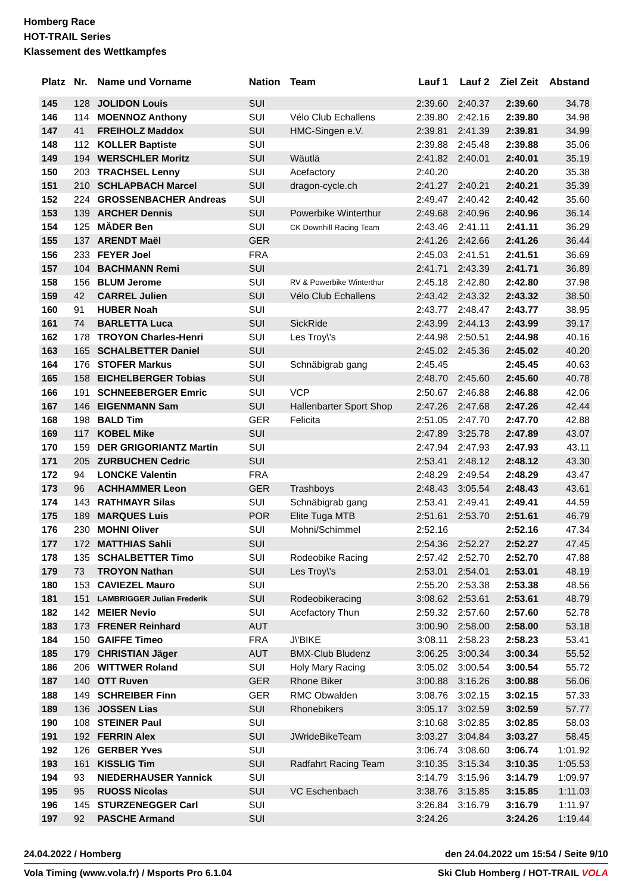Homberg Race
HOT-TRAIL Series
Klassement des Wettkampfes
| Platz | Nr. | Name und Vorname | Nation | Team | Lauf 1 | Lauf 2 | Ziel Zeit | Abstand |
| --- | --- | --- | --- | --- | --- | --- | --- | --- |
| 145 | 128 | JOLIDON Louis | SUI | | 2:39.60 | 2:40.37 | 2:39.60 | 34.78 |
| 146 | 114 | MOENNOZ Anthony | SUI | Vélo Club Echallens | 2:39.80 | 2:42.16 | 2:39.80 | 34.98 |
| 147 | 41 | FREIHOLZ Maddox | SUI | HMC-Singen e.V. | 2:39.81 | 2:41.39 | 2:39.81 | 34.99 |
| 148 | 112 | KOLLER Baptiste | SUI | | 2:39.88 | 2:45.48 | 2:39.88 | 35.06 |
| 149 | 194 | WERSCHLER Moritz | SUI | Wäutlä | 2:41.82 | 2:40.01 | 2:40.01 | 35.19 |
| 150 | 203 | TRACHSEL Lenny | SUI | Acefactory | 2:40.20 | | 2:40.20 | 35.38 |
| 151 | 210 | SCHLAPBACH Marcel | SUI | dragon-cycle.ch | 2:41.27 | 2:40.21 | 2:40.21 | 35.39 |
| 152 | 224 | GROSSENBACHER Andreas | SUI | | 2:49.47 | 2:40.42 | 2:40.42 | 35.60 |
| 153 | 139 | ARCHER Dennis | SUI | Powerbike Winterthur | 2:49.68 | 2:40.96 | 2:40.96 | 36.14 |
| 154 | 125 | MÄDER Ben | SUI | CK Downhill Racing Team | 2:43.46 | 2:41.11 | 2:41.11 | 36.29 |
| 155 | 137 | ARENDT Maël | GER | | 2:41.26 | 2:42.66 | 2:41.26 | 36.44 |
| 156 | 233 | FEYER Joel | FRA | | 2:45.03 | 2:41.51 | 2:41.51 | 36.69 |
| 157 | 104 | BACHMANN Remi | SUI | | 2:41.71 | 2:43.39 | 2:41.71 | 36.89 |
| 158 | 156 | BLUM Jerome | SUI | RV & Powerbike Winterthur | 2:45.18 | 2:42.80 | 2:42.80 | 37.98 |
| 159 | 42 | CARREL Julien | SUI | Vélo Club Echallens | 2:43.42 | 2:43.32 | 2:43.32 | 38.50 |
| 160 | 91 | HUBER Noah | SUI | | 2:43.77 | 2:48.47 | 2:43.77 | 38.95 |
| 161 | 74 | BARLETTA Luca | SUI | SickRide | 2:43.99 | 2:44.13 | 2:43.99 | 39.17 |
| 162 | 178 | TROYON Charles-Henri | SUI | Les Troy\'s | 2:44.98 | 2:50.51 | 2:44.98 | 40.16 |
| 163 | 165 | SCHALBETTER Daniel | SUI | | 2:45.02 | 2:45.36 | 2:45.02 | 40.20 |
| 164 | 176 | STOFER Markus | SUI | Schnäbigrab gang | 2:45.45 | | 2:45.45 | 40.63 |
| 165 | 158 | EICHELBERGER Tobias | SUI | | 2:48.70 | 2:45.60 | 2:45.60 | 40.78 |
| 166 | 191 | SCHNEEBERGER Emric | SUI | VCP | 2:50.67 | 2:46.88 | 2:46.88 | 42.06 |
| 167 | 146 | EIGENMANN Sam | SUI | Hallenbarter Sport Shop | 2:47.26 | 2:47.68 | 2:47.26 | 42.44 |
| 168 | 198 | BALD Tim | GER | Felicita | 2:51.05 | 2:47.70 | 2:47.70 | 42.88 |
| 169 | 117 | KOBEL Mike | SUI | | 2:47.89 | 3:25.78 | 2:47.89 | 43.07 |
| 170 | 159 | DER GRIGORIANTZ Martin | SUI | | 2:47.94 | 2:47.93 | 2:47.93 | 43.11 |
| 171 | 205 | ZURBUCHEN Cedric | SUI | | 2:53.41 | 2:48.12 | 2:48.12 | 43.30 |
| 172 | 94 | LONCKE Valentin | FRA | | 2:48.29 | 2:49.54 | 2:48.29 | 43.47 |
| 173 | 96 | ACHHAMMER Leon | GER | Trashboys | 2:48.43 | 3:05.54 | 2:48.43 | 43.61 |
| 174 | 143 | RATHMAYR Silas | SUI | Schnäbigrab gang | 2:53.41 | 2:49.41 | 2:49.41 | 44.59 |
| 175 | 189 | MARQUES Luis | POR | Elite Tuga MTB | 2:51.61 | 2:53.70 | 2:51.61 | 46.79 |
| 176 | 230 | MOHNI Oliver | SUI | Mohni/Schimmel | 2:52.16 | | 2:52.16 | 47.34 |
| 177 | 172 | MATTHIAS Sahli | SUI | | 2:54.36 | 2:52.27 | 2:52.27 | 47.45 |
| 178 | 135 | SCHALBETTER Timo | SUI | Rodeobike Racing | 2:57.42 | 2:52.70 | 2:52.70 | 47.88 |
| 179 | 73 | TROYON Nathan | SUI | Les Troy\'s | 2:53.01 | 2:54.01 | 2:53.01 | 48.19 |
| 180 | 153 | CAVIEZEL Mauro | SUI | | 2:55.20 | 2:53.38 | 2:53.38 | 48.56 |
| 181 | 151 | LAMBRIGGER Julian Frederik | SUI | Rodeobikeracing | 3:08.62 | 2:53.61 | 2:53.61 | 48.79 |
| 182 | 142 | MEIER Nevio | SUI | Acefactory Thun | 2:59.32 | 2:57.60 | 2:57.60 | 52.78 |
| 183 | 173 | FRENER Reinhard | AUT | | 3:00.90 | 2:58.00 | 2:58.00 | 53.18 |
| 184 | 150 | GAIFFE Timeo | FRA | J\'BIKE | 3:08.11 | 2:58.23 | 2:58.23 | 53.41 |
| 185 | 179 | CHRISTIAN Jäger | AUT | BMX-Club Bludenz | 3:06.25 | 3:00.34 | 3:00.34 | 55.52 |
| 186 | 206 | WITTWER Roland | SUI | Holy Mary Racing | 3:05.02 | 3:00.54 | 3:00.54 | 55.72 |
| 187 | 140 | OTT Ruven | GER | Rhone Biker | 3:00.88 | 3:16.26 | 3:00.88 | 56.06 |
| 188 | 149 | SCHREIBER Finn | GER | RMC Obwalden | 3:08.76 | 3:02.15 | 3:02.15 | 57.33 |
| 189 | 136 | JOSSEN Lias | SUI | Rhonebikers | 3:05.17 | 3:02.59 | 3:02.59 | 57.77 |
| 190 | 108 | STEINER Paul | SUI | | 3:10.68 | 3:02.85 | 3:02.85 | 58.03 |
| 191 | 192 | FERRIN Alex | SUI | JWrideBikeTeam | 3:03.27 | 3:04.84 | 3:03.27 | 58.45 |
| 192 | 126 | GERBER Yves | SUI | | 3:06.74 | 3:08.60 | 3:06.74 | 1:01.92 |
| 193 | 161 | KISSLIG Tim | SUI | Radfahrt Racing Team | 3:10.35 | 3:15.34 | 3:10.35 | 1:05.53 |
| 194 | 93 | NIEDERHAUSER Yannick | SUI | | 3:14.79 | 3:15.96 | 3:14.79 | 1:09.97 |
| 195 | 95 | RUOSS Nicolas | SUI | VC Eschenbach | 3:38.76 | 3:15.85 | 3:15.85 | 1:11.03 |
| 196 | 145 | STURZENEGGER Carl | SUI | | 3:26.84 | 3:16.79 | 3:16.79 | 1:11.97 |
| 197 | 92 | PASCHE Armand | SUI | | 3:24.26 | | 3:24.26 | 1:19.44 |
24.04.2022 / Homberg den 24.04.2022 um 15:54 / Seite 9/10
Vola Timing (www.vola.fr) / Msports Pro 6.1.04 Ski Club Homberg / HOT-TRAIL VOLA